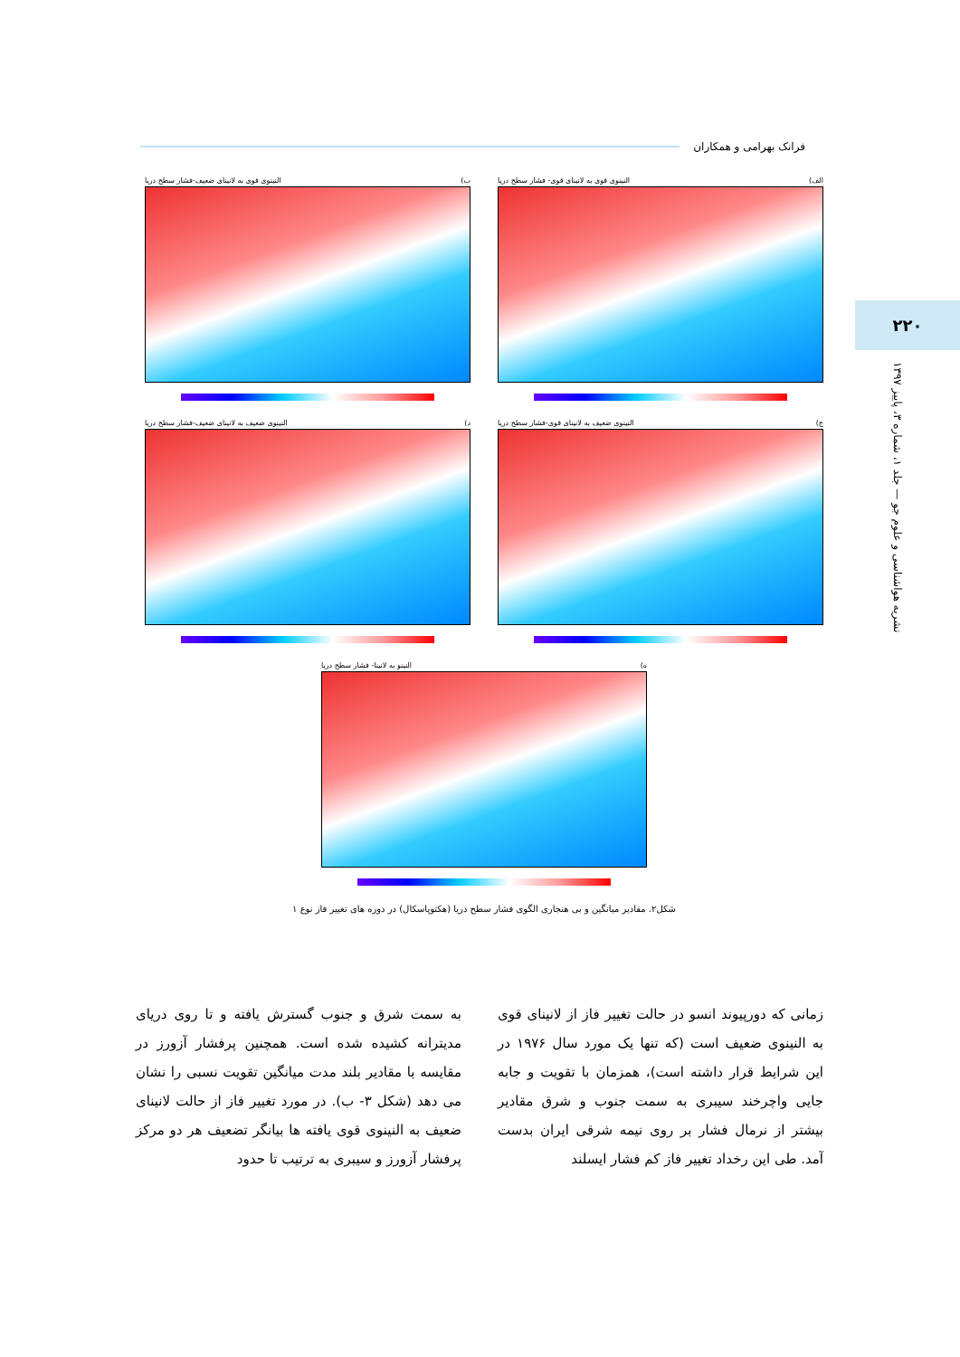فرانک بهرامی و همکاران
۲۲۰
نشریه هواشناسی و علوم جو — جلد ۱، شماره ۳، پاییز ۱۳۹۷
الف) النینوی قوی به لانینای قوی- فشار سطح دریا
ب) النینوی قوی به لانینای ضعیف-فشار سطح دریا
ج) النینوی ضعیف به لانینای قوی-فشار سطح دریا
د) النینوی ضعیف به لانینای ضعیف-فشار سطح دریا
ه) النینو به لانینا- فشار سطح دریا
شکل۲. مقادیر میانگین و بی هنجاری الگوی فشار سطح دریا (هکتوپاسکال) در دوره های تغییر فاز نوع ۱
زمانی که دورپیوند انسو در حالت تغییر فاز از لانینای قوی به النینوی ضعیف است (که تنها یک مورد سال ۱۹۷۶ در این شرایط قرار داشته است)، همزمان با تقویت و جابه جایی واچرخند سیبری به سمت جنوب و شرق مقادیر بیشتر از نرمال فشار بر روی نیمه شرقی ایران بدست آمد. طی این رخداد تغییر فاز کم فشار ایسلند
به سمت شرق و جنوب گسترش یافته و تا روی دریای مدیترانه کشیده شده است. همچنین پرفشار آزورز در مقایسه با مقادیر بلند مدت میانگین تقویت نسبی را نشان می دهد (شکل ۳- ب). در مورد تغییر فاز از حالت لانینای ضعیف به النینوی قوی یافته ها بیانگر تضعیف هر دو مرکز پرفشار آزورز و سیبری به ترتیب تا حدود